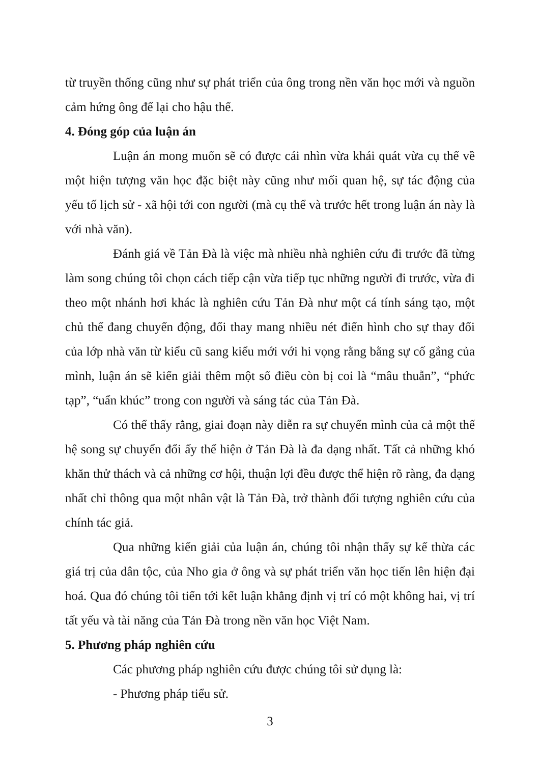từ truyền thống cũng như sự phát triển của ông trong nền văn học mới và nguồn cảm hứng ông để lại cho hậu thế.
4. Đóng góp của luận án
Luận án mong muốn sẽ có được cái nhìn vừa khái quát vừa cụ thể về một hiện tượng văn học đặc biệt này cũng như mối quan hệ, sự tác động của yếu tố lịch sử - xã hội tới con người (mà cụ thể và trước hết trong luận án này là với nhà văn).
Đánh giá về Tản Đà là việc mà nhiều nhà nghiên cứu đi trước đã từng làm song chúng tôi chọn cách tiếp cận vừa tiếp tục những người đi trước, vừa đi theo một nhánh hơi khác là nghiên cứu Tản Đà như một cá tính sáng tạo, một chủ thể đang chuyển động, đổi thay mang nhiều nét điển hình cho sự thay đổi của lớp nhà văn từ kiểu cũ sang kiểu mới với hi vọng rằng bằng sự cố gắng của mình, luận án sẽ kiến giải thêm một số điều còn bị coi là “mâu thuẫn”, “phức tạp”, “uẩn khúc” trong con người và sáng tác của Tản Đà.
Có thể thấy rằng, giai đoạn này diễn ra sự chuyển mình của cả một thế hệ song sự chuyển đổi ấy thể hiện ở Tản Đà là đa dạng nhất. Tất cả những khó khăn thử thách và cả những cơ hội, thuận lợi đều được thể hiện rõ ràng, đa dạng nhất chỉ thông qua một nhân vật là Tản Đà, trở thành đối tượng nghiên cứu của chính tác giả.
Qua những kiến giải của luận án, chúng tôi nhận thấy sự kế thừa các giá trị của dân tộc, của Nho gia ở ông và sự phát triển văn học tiến lên hiện đại hoá. Qua đó chúng tôi tiến tới kết luận khẳng định vị trí có một không hai, vị trí tất yếu và tài năng của Tản Đà trong nền văn học Việt Nam.
5. Phương pháp nghiên cứu
Các phương pháp nghiên cứu được chúng tôi sử dụng là:
- Phương pháp tiểu sử.
3